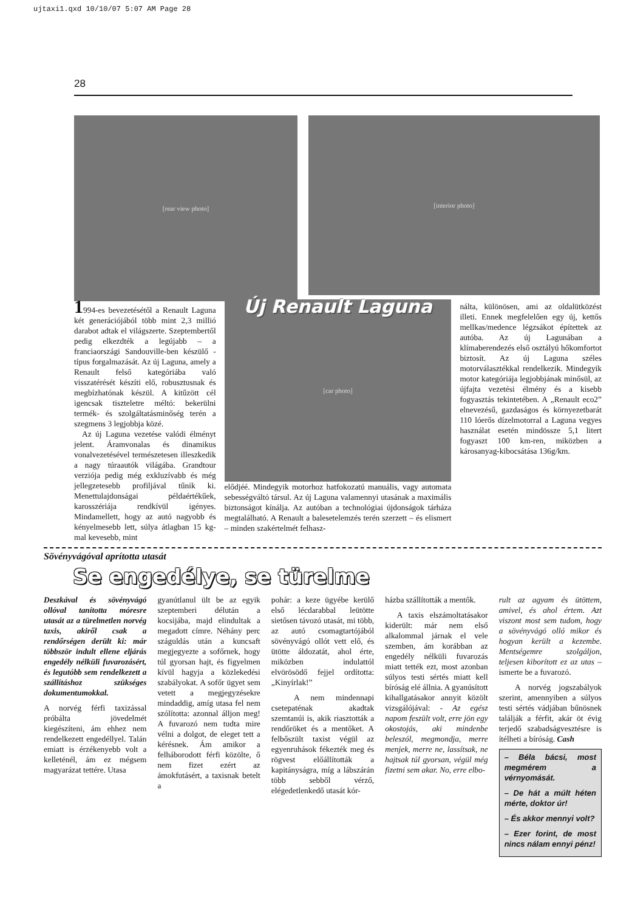ujtaxi1.qxd 10/10/07 5:07 AM Page 28
28
[rear view photo]
[interior photo]
1994-es bevezetésétől a Renault Laguna két generációjából több mint 2,3 millió darabot adtak el világszerte. Szeptembertől pedig elkezdték a legújabb – a franciaországi Sandouville-ben készülő - típus forgalmazását. Az új Laguna, amely a Renault felső kategóriába való visszatérését készíti elő, robusztusnak és megbízhatónak készül. A kitűzött cél igencsak tiszteletre méltó: bekerülni termék- és szolgáltatásminőség terén a szegmens 3 legjobbja közé.
Az új Laguna vezetése valódi élményt jelent. Áramvonalas és dinamikus vonalvezetésével természetesen illeszkedik a nagy túraautók világába. Grandtour verziója pedig még exkluzívabb és még jellegzetesebb profiljával tűnik ki. Menettulajdonságai példaértékűek, karosszériája rendkívül igényes. Mindamellett, hogy az autó nagyobb és kényelmesebb lett, súlya átlagban 15 kg-mal kevesebb, mint
Új Renault Laguna
[car photo]
elődjéé. Mindegyik motorhoz hatfokozatú manuális, vagy automata sebességváltó társul. Az új Laguna valamennyi utasának a maximális biztonságot kínálja. Az autóban a technológiai újdonságok tárháza megtalálható. A Renault a balesetelemzés terén szerzett – és elismert – minden szakértelmét felhasz-
nálta, különösen, ami az oldalütközést illeti. Ennek megfelelően egy új, kettős mellkas/medence légzsákot építettek az autóba. Az új Lagunában a klímaberendezés első osztályú hőkomfortot biztosít. Az új Laguna széles motorválasztékkal rendelkezik. Mindegyik motor kategóriája legjobbjának minősül, az újfajta vezetési élmény és a kisebb fogyasztás tekintetében. A „Renault eco2” elnevezésű, gazdaságos és környezetbarát 110 lóerős dízelmotorral a Laguna vegyes használat esetén mindössze 5,1 litert fogyaszt 100 km-ren, miközben a károsanyag-kibocsátása 136g/km.
Sövényvágóval aprította utasát
Se engedélye, se türelme
Deszkával és sövényvágó ollóval tanította móresre utasát az a türelmetlen norvég taxis, akiről csak a rendőrségen derült ki: már többször indult ellene eljárás engedély nélküli fuvarozásért, és legutóbb sem rendelkezett a szállításhoz szükséges dokumentumokkal.
A norvég férfi taxizással próbálta jövedelmét kiegészíteni, ám ehhez nem rendelkezett engedéllyel. Talán emiatt is érzékenyebb volt a kelleténél, ám ez mégsem magyarázat tettére. Utasa
gyanútlanul ült be az egyik szeptemberi délután a kocsijába, majd elindultak a megadott címre. Néhány perc száguldás után a kuncsaft megjegyezte a sofőrnek, hogy túl gyorsan hajt, és figyelmen kívül hagyja a közlekedési szabályokat. A sofőr ügyet sem vetett a megjegyzésekre mindaddig, amíg utasa fel nem szólította: azonnal álljon meg! A fuvarozó nem tudta mire vélni a dolgot, de eleget tett a kérésnek. Ám amikor a felháborodott férfi közölte, ő nem fizet ezért az ámokfutásért, a taxisnak betelt a
pohár: a keze ügyébe kerülő első lécdarabbal leütötte sietősen távozó utasát, mi több, az autó csomagtartójából sövényvágó ollót vett elő, és ütötte áldozatát, ahol érte, miközben indulattól elvörösödő fejjel ordította: „Kinyírlak!”
A nem mindennapi csetepaténak akadtak szemtanúi is, akik riasztották a rendőröket és a mentőket. A felbőszült taxist végül az egyenruhások fékezték meg és rögvest előállították a kapitányságra, míg a lábszárán több sebből vérző, elégedetlenkedő utasát kór-
házba szállították a mentők.
A taxis elszámoltatásakor kiderült: már nem első alkalommal járnak el vele szemben, ám korábban az engedély nélküli fuvarozás miatt tették ezt, most azonban súlyos testi sértés miatt kell bíróság elé állnia. A gyanúsított kihallgatásakor annyit közölt vizsgálójával: - Az egész napom feszült volt, erre jön egy okostojás, aki mindenbe beleszól, megmondja, merre menjek, merre ne, lassítsak, ne hajtsak túl gyorsan, végül még fizetni sem akar. No, erre elbo-
rult az agyam és ütöttem, amivel, és ahol értem. Azt viszont most sem tudom, hogy a sövényvágó olló mikor és hogyan került a kezembe. Mentségemre szolgáljon, teljesen kiborított ez az utas – ismerte be a fuvarozó.
A norvég jogszabályok szerint, amennyiben a súlyos testi sértés vádjában bűnösnek találják a férfit, akár öt évig terjedő szabadságvesztésre is ítélheti a bíróság. Cash
– Béla bácsi, most megmérem a vérnyomását.
– De hát a múlt héten mérte, doktor úr!
– És akkor mennyi volt?
– Ezer forint, de most nincs nálam ennyi pénz!